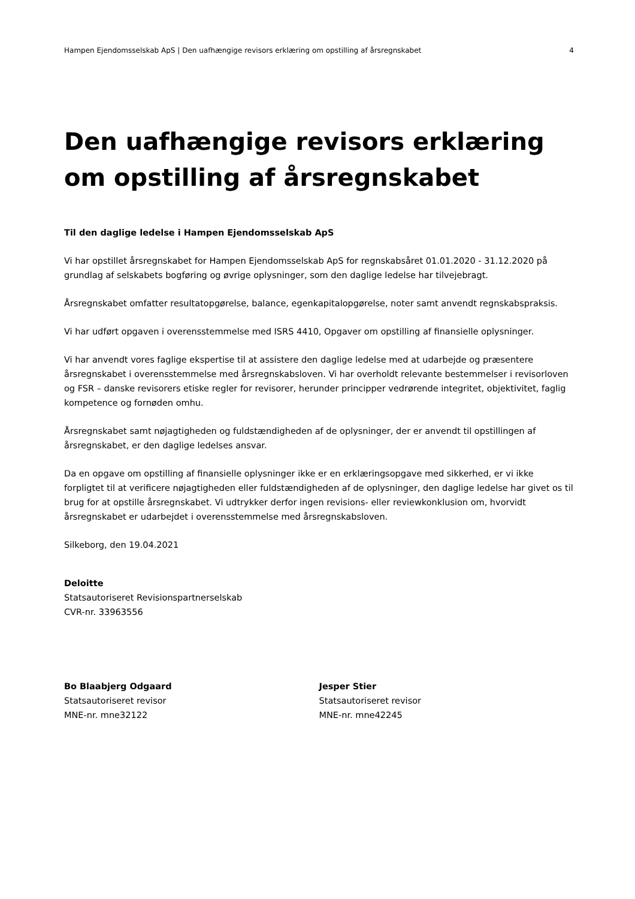Hampen Ejendomsselskab ApS | Den uafhængige revisors erklæring om opstilling af årsregnskabet 4
Den uafhængige revisors erklæring om opstilling af årsregnskabet
Til den daglige ledelse i Hampen Ejendomsselskab ApS
Vi har opstillet årsregnskabet for Hampen Ejendomsselskab ApS for regnskabsåret 01.01.2020 - 31.12.2020 på grundlag af selskabets bogføring og øvrige oplysninger, som den daglige ledelse har tilvejebragt.
Årsregnskabet omfatter resultatopgørelse, balance, egenkapitalopgørelse, noter samt anvendt regnskabspraksis.
Vi har udført opgaven i overensstemmelse med ISRS 4410, Opgaver om opstilling af finansielle oplysninger.
Vi har anvendt vores faglige ekspertise til at assistere den daglige ledelse med at udarbejde og præsentere årsregnskabet i overensstemmelse med årsregnskabsloven. Vi har overholdt relevante bestemmelser i revisorloven og FSR – danske revisorers etiske regler for revisorer, herunder principper vedrørende integritet, objektivitet, faglig kompetence og fornøden omhu.
Årsregnskabet samt nøjagtigheden og fuldstændigheden af de oplysninger, der er anvendt til opstillingen af årsregnskabet, er den daglige ledelses ansvar.
Da en opgave om opstilling af finansielle oplysninger ikke er en erklæringsopgave med sikkerhed, er vi ikke forpligtet til at verificere nøjagtigheden eller fuldstændigheden af de oplysninger, den daglige ledelse har givet os til brug for at opstille årsregnskabet. Vi udtrykker derfor ingen revisions- eller reviewkonklusion om, hvorvidt årsregnskabet er udarbejdet i overensstemmelse med årsregnskabsloven.
Silkeborg, den 19.04.2021
Deloitte
Statsautoriseret Revisionspartnerselskab
CVR-nr. 33963556
Bo Blaabjerg Odgaard
Statsautoriseret revisor
MNE-nr. mne32122
Jesper Stier
Statsautoriseret revisor
MNE-nr. mne42245